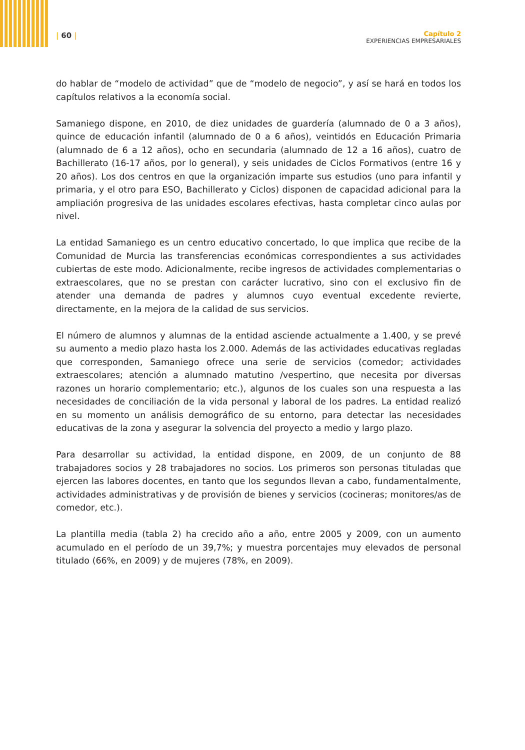| 60 |
Capítulo 2
EXPERIENCIAS EMPRESARIALES
do hablar de “modelo de actividad” que de “modelo de negocio”, y así se hará en todos los capítulos relativos a la economía social.
Samaniego dispone, en 2010, de diez unidades de guardería (alumnado de 0 a 3 años), quince de educación infantil (alumnado de 0 a 6 años), veintidós en Educación Primaria (alumnado de 6 a 12 años), ocho en secundaria (alumnado de 12 a 16 años), cuatro de Bachillerato (16-17 años, por lo general), y seis unidades de Ciclos Formativos (entre 16 y 20 años). Los dos centros en que la organización imparte sus estudios (uno para infantil y primaria, y el otro para ESO, Bachillerato y Ciclos) disponen de capacidad adicional para la ampliación progresiva de las unidades escolares efectivas, hasta completar cinco aulas por nivel.
La entidad Samaniego es un centro educativo concertado, lo que implica que recibe de la Comunidad de Murcia las transferencias económicas correspondientes a sus actividades cubiertas de este modo. Adicionalmente, recibe ingresos de actividades complementarias o extraescolares, que no se prestan con carácter lucrativo, sino con el exclusivo fin de atender una demanda de padres y alumnos cuyo eventual excedente revierte, directamente, en la mejora de la calidad de sus servicios.
El número de alumnos y alumnas de la entidad asciende actualmente a 1.400, y se prevé su aumento a medio plazo hasta los 2.000. Además de las actividades educativas regladas que corresponden, Samaniego ofrece una serie de servicios (comedor; actividades extraescolares; atención a alumnado matutino /vespertino, que necesita por diversas razones un horario complementario; etc.), algunos de los cuales son una respuesta a las necesidades de conciliación de la vida personal y laboral de los padres. La entidad realizó en su momento un análisis demográfico de su entorno, para detectar las necesidades educativas de la zona y asegurar la solvencia del proyecto a medio y largo plazo.
Para desarrollar su actividad, la entidad dispone, en 2009, de un conjunto de 88 trabajadores socios y 28 trabajadores no socios. Los primeros son personas tituladas que ejercen las labores docentes, en tanto que los segundos llevan a cabo, fundamentalmente, actividades administrativas y de provisión de bienes y servicios (cocineras; monitores/as de comedor, etc.).
La plantilla media (tabla 2) ha crecido año a año, entre 2005 y 2009, con un aumento acumulado en el período de un 39,7%; y muestra porcentajes muy elevados de personal titulado (66%, en 2009) y de mujeres (78%, en 2009).